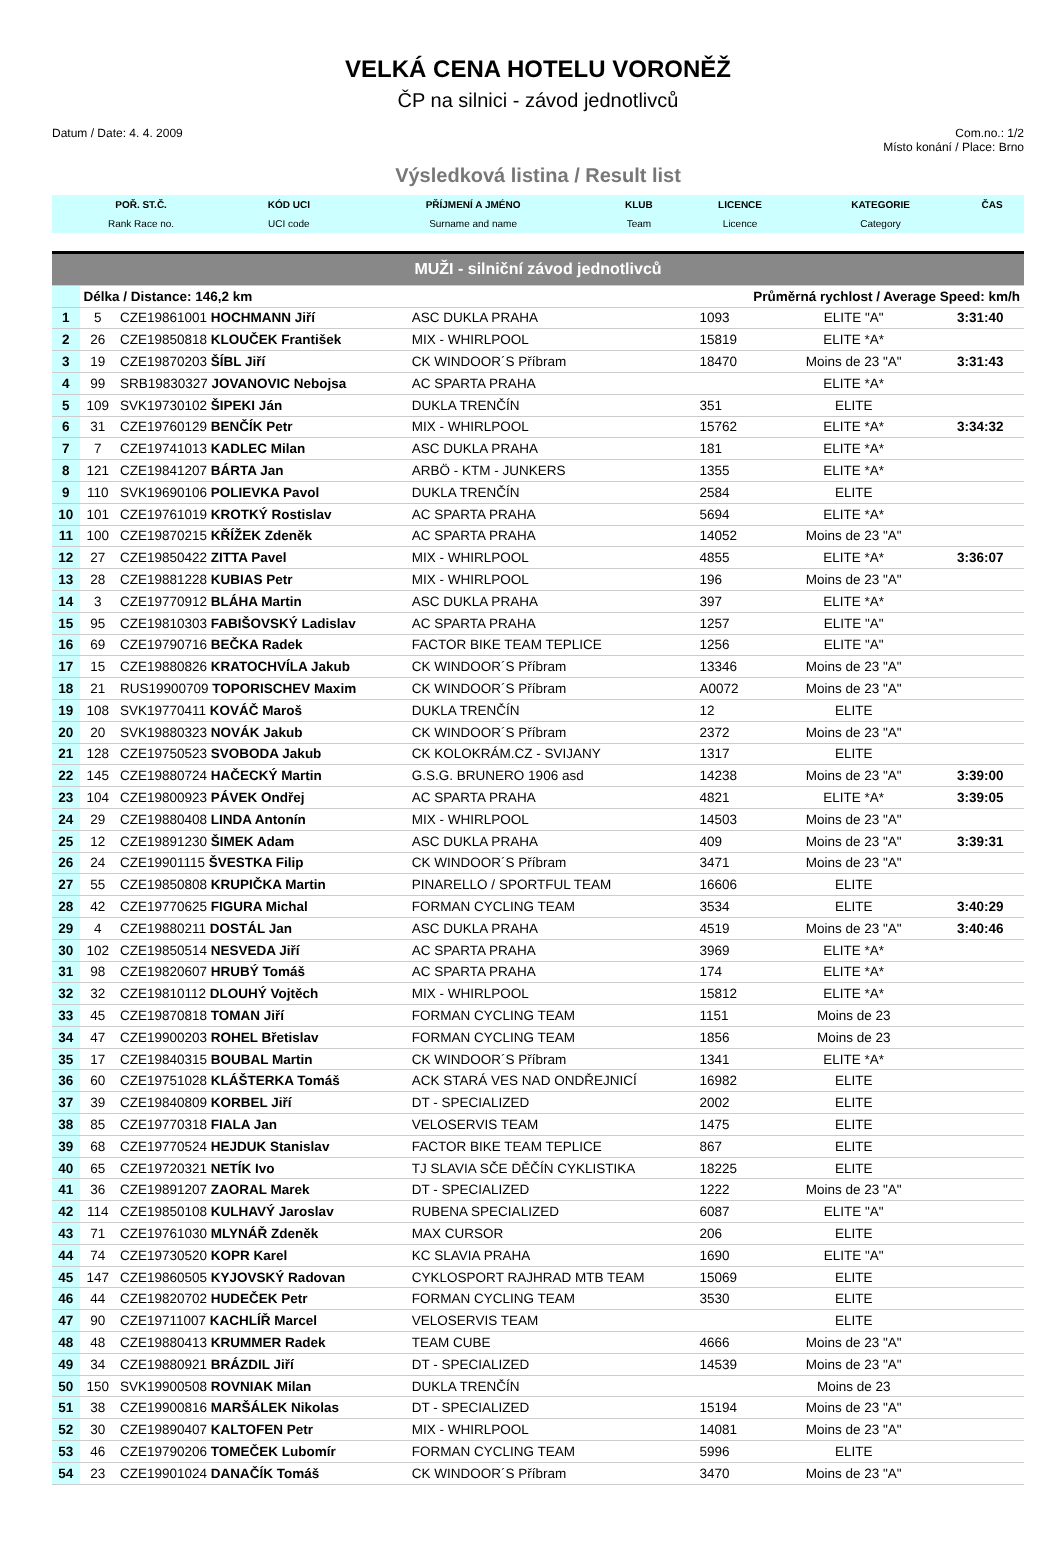VELKÁ CENA HOTELU VORONĚŽ
ČP na silnici - závod jednotlivců
Datum / Date: 4. 4. 2009 Com.no.: 1/2
Místo konání / Place: Brno
Výsledková listina / Result list
| POŘ. ST.Č. | KÓD UCI | PŘÍJMENÍ A JMÉNO | KLUB | LICENCE | KATEGORIE | ČAS |
| Rank Race no. | UCI code | Surname and name | Team | Licence | Category | |
| MUŽI - silniční závod jednotlivců | | | | | | |
| | Délka / Distance: 146,2 km | | | Průměrná rychlost / Average Speed: km/h | | |
| 1 | 5 | CZE19861001 HOCHMANN Jiří | ASC DUKLA PRAHA | 1093 | ELITE "A" | 3:31:40 |
| 2 | 26 | CZE19850818 KLOUČEK František | MIX - WHIRLPOOL | 15819 | ELITE *A* | |
| 3 | 19 | CZE19870203 ŠÍBL Jiří | CK WINDOOR´S Příbram | 18470 | Moins de 23 "A" | 3:31:43 |
| 4 | 99 | SRB19830327 JOVANOVIC Nebojsa | AC SPARTA PRAHA | | ELITE *A* | |
| 5 | 109 | SVK19730102 ŠIPEKI Ján | DUKLA TRENČÍN | 351 | ELITE | |
| 6 | 31 | CZE19760129 BENČÍK Petr | MIX - WHIRLPOOL | 15762 | ELITE *A* | 3:34:32 |
| 7 | 7 | CZE19741013 KADLEC Milan | ASC DUKLA PRAHA | 181 | ELITE *A* | |
| 8 | 121 | CZE19841207 BÁRTA Jan | ARBÖ - KTM - JUNKERS | 1355 | ELITE *A* | |
| 9 | 110 | SVK19690106 POLIEVKA Pavol | DUKLA TRENČÍN | 2584 | ELITE | |
| 10 | 101 | CZE19761019 KROTKÝ Rostislav | AC SPARTA PRAHA | 5694 | ELITE *A* | |
| 11 | 100 | CZE19870215 KŘÍŽEK Zdeněk | AC SPARTA PRAHA | 14052 | Moins de 23 "A" | |
| 12 | 27 | CZE19850422 ZITTA Pavel | MIX - WHIRLPOOL | 4855 | ELITE *A* | 3:36:07 |
| 13 | 28 | CZE19881228 KUBIAS Petr | MIX - WHIRLPOOL | 196 | Moins de 23 "A" | |
| 14 | 3 | CZE19770912 BLÁHA Martin | ASC DUKLA PRAHA | 397 | ELITE *A* | |
| 15 | 95 | CZE19810303 FABIŠOVSKÝ Ladislav | AC SPARTA PRAHA | 1257 | ELITE "A" | |
| 16 | 69 | CZE19790716 BEČKA Radek | FACTOR BIKE TEAM TEPLICE | 1256 | ELITE "A" | |
| 17 | 15 | CZE19880826 KRATOCHVÍLA Jakub | CK WINDOOR´S Příbram | 13346 | Moins de 23 "A" | |
| 18 | 21 | RUS19900709 TOPORISCHEV Maxim | CK WINDOOR´S Příbram | A0072 | Moins de 23 "A" | |
| 19 | 108 | SVK19770411 KOVÁČ Maroš | DUKLA TRENČÍN | 12 | ELITE | |
| 20 | 20 | SVK19880323 NOVÁK Jakub | CK WINDOOR´S Příbram | 2372 | Moins de 23 "A" | |
| 21 | 128 | CZE19750523 SVOBODA Jakub | CK KOLOKRÁM.CZ - SVIJANY | 1317 | ELITE | |
| 22 | 145 | CZE19880724 HAČECKÝ Martin | G.S.G. BRUNERO 1906 asd | 14238 | Moins de 23 "A" | 3:39:00 |
| 23 | 104 | CZE19800923 PÁVEK Ondřej | AC SPARTA PRAHA | 4821 | ELITE *A* | 3:39:05 |
| 24 | 29 | CZE19880408 LINDA Antonín | MIX - WHIRLPOOL | 14503 | Moins de 23 "A" | |
| 25 | 12 | CZE19891230 ŠIMEK Adam | ASC DUKLA PRAHA | 409 | Moins de 23 "A" | 3:39:31 |
| 26 | 24 | CZE19901115 ŠVESTKA Filip | CK WINDOOR´S Příbram | 3471 | Moins de 23 "A" | |
| 27 | 55 | CZE19850808 KRUPIČKA Martin | PINARELLO / SPORTFUL TEAM | 16606 | ELITE | |
| 28 | 42 | CZE19770625 FIGURA Michal | FORMAN CYCLING TEAM | 3534 | ELITE | 3:40:29 |
| 29 | 4 | CZE19880211 DOSTÁL Jan | ASC DUKLA PRAHA | 4519 | Moins de 23 "A" | 3:40:46 |
| 30 | 102 | CZE19850514 NESVEDA Jiří | AC SPARTA PRAHA | 3969 | ELITE *A* | |
| 31 | 98 | CZE19820607 HRUBÝ Tomáš | AC SPARTA PRAHA | 174 | ELITE *A* | |
| 32 | 32 | CZE19810112 DLOUHÝ Vojtěch | MIX - WHIRLPOOL | 15812 | ELITE *A* | |
| 33 | 45 | CZE19870818 TOMAN Jiří | FORMAN CYCLING TEAM | 1151 | Moins de 23 | |
| 34 | 47 | CZE19900203 ROHEL Břetislav | FORMAN CYCLING TEAM | 1856 | Moins de 23 | |
| 35 | 17 | CZE19840315 BOUBAL Martin | CK WINDOOR´S Příbram | 1341 | ELITE *A* | |
| 36 | 60 | CZE19751028 KLÁŠTERKA Tomáš | ACK STARÁ VES NAD ONDŘEJNICÍ | 16982 | ELITE | |
| 37 | 39 | CZE19840809 KORBEL Jiří | DT - SPECIALIZED | 2002 | ELITE | |
| 38 | 85 | CZE19770318 FIALA Jan | VELOSERVIS TEAM | 1475 | ELITE | |
| 39 | 68 | CZE19770524 HEJDUK Stanislav | FACTOR BIKE TEAM TEPLICE | 867 | ELITE | |
| 40 | 65 | CZE19720321 NETÍK Ivo | TJ SLAVIA SČE DĚČÍN CYKLISTIKA | 18225 | ELITE | |
| 41 | 36 | CZE19891207 ZAORAL Marek | DT - SPECIALIZED | 1222 | Moins de 23 "A" | |
| 42 | 114 | CZE19850108 KULHAVÝ Jaroslav | RUBENA SPECIALIZED | 6087 | ELITE "A" | |
| 43 | 71 | CZE19761030 MLYNÁŘ Zdeněk | MAX CURSOR | 206 | ELITE | |
| 44 | 74 | CZE19730520 KOPR Karel | KC SLAVIA PRAHA | 1690 | ELITE "A" | |
| 45 | 147 | CZE19860505 KYJOVSKÝ Radovan | CYKLOSPORT RAJHRAD MTB TEAM | 15069 | ELITE | |
| 46 | 44 | CZE19820702 HUDEČEK Petr | FORMAN CYCLING TEAM | 3530 | ELITE | |
| 47 | 90 | CZE19711007 KACHLÍŘ Marcel | VELOSERVIS TEAM | | ELITE | |
| 48 | 48 | CZE19880413 KRUMMER Radek | TEAM CUBE | 4666 | Moins de 23 "A" | |
| 49 | 34 | CZE19880921 BRÁZDIL Jiří | DT - SPECIALIZED | 14539 | Moins de 23 "A" | |
| 50 | 150 | SVK19900508 ROVNIAK Milan | DUKLA TRENČÍN | | Moins de 23 | |
| 51 | 38 | CZE19900816 MARŠÁLEK Nikolas | DT - SPECIALIZED | 15194 | Moins de 23 "A" | |
| 52 | 30 | CZE19890407 KALTOFEN Petr | MIX - WHIRLPOOL | 14081 | Moins de 23 "A" | |
| 53 | 46 | CZE19790206 TOMEČEK Lubomír | FORMAN CYCLING TEAM | 5996 | ELITE | |
| 54 | 23 | CZE19901024 DANAČÍK Tomáš | CK WINDOOR´S Příbram | 3470 | Moins de 23 "A" | |